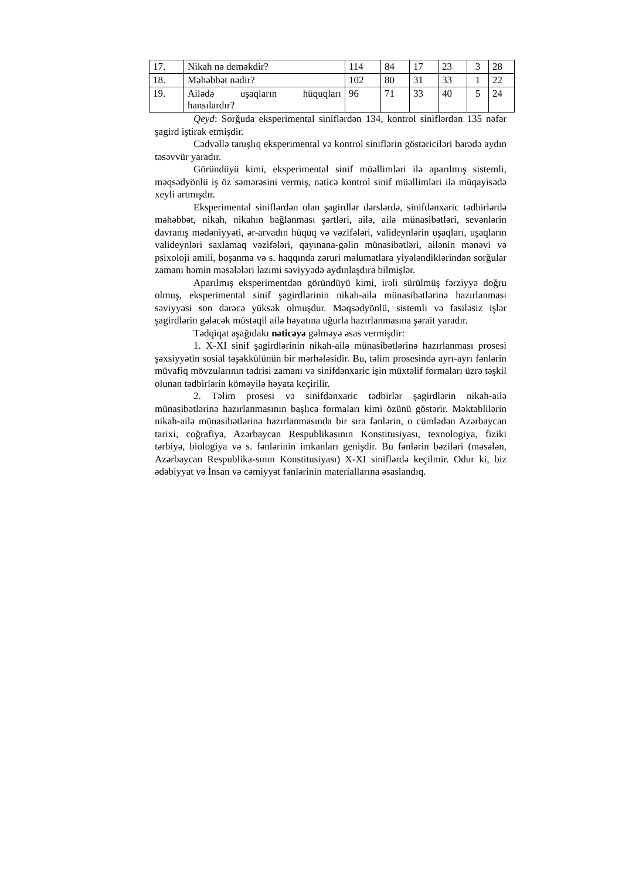| 17. | Nikah nə deməkdir? | 114 | 84 | 17 | 23 | 3 | 28 |
| 18. | Məhəbbət nədir? | 102 | 80 | 31 | 33 | 1 | 22 |
| 19. | Ailədə uşaqların hüquqları hansılardır? | 96 | 71 | 33 | 40 | 5 | 24 |
Qeyd: Sorğuda eksperimental siniflərdən 134, kontrol siniflərdən 135 nəfər şagird iştirak etmişdir.
Cədvəllə tanışlıq eksperimental və kontrol siniflərin göstəriciləri barədə aydın təsəvvür yaradır.
Göründüyü kimi, eksperimental sinif müəllimləri ilə aparılmış sistemli, məqsədyönlü iş öz səmərəsini vermiş, nəticə kontrol sinif müəllimləri ilə müqayisədə xeyli artmışdır.
Eksperimental siniflərdən olan şagirdlər dərslərdə, sinifdənxaric tədbirlərdə məhəbbət, nikah, nikahın bağlanması şərtləri, ailə, ailə münasibətləri, sevənlərin davranış mədəniyyəti, ər-arvadın hüquq və vəzifələri, valideynlərin uşaqları, uşaqların valideynləri saxlamaq vəzifələri, qayınana-gəlin münasibətləri, ailənin mənəvi və psixoloji amili, boşanma və s. haqqında zəruri məlumatlara yiyələndiklərindən sorğular zamanı həmin məsələləri lazımi səviyyədə aydınlaşdıra bilmişlər.
Aparılmış eksperimentdən göründüyü kimi, irəli sürülmüş fərziyyə doğru olmuş, eksperimental sinif şagirdlərinin nikah-ailə münasibətlərinə hazırlanması səviyyəsi son dərəcə yüksək olmuşdur. Məqsədyönlü, sistemli və fasiləsiz işlər şagirdlərin gələcək müstəqil ailə həyatına uğurla hazırlanmasına şərait yaradır.
Tədqiqat aşağıdakı nəticəyə gəlməyə əsas vermişdir:
1. X-XI sinif şagirdlərinin nikah-ailə münasibətlərinə hazırlanması prosesi şəxsiyyətin sosial təşəkkülünün bir mərhələsidir. Bu, təlim prosesində ayrı-ayrı fənlərin müvafiq mövzularının tədrisi zamanı və sinifdənxaric işin müxtəlif formaları üzrə təşkil olunan tədbirlərin köməyilə həyata keçirilir.
2. Təlim prosesi və sinifdənxaric tədbirlər şagirdlərin nikah-ailə münasibətlərinə hazırlanmasının başlıca formaları kimi özünü göstərir. Məktəblilərin nikah-ailə münasibətlərinə hazırlanmasında bir sıra fənlərin, o cümlədən Azərbaycan tarixi, coğrafiya, Azərbaycan Respublikasının Konstitusiyası, texnologiya, fiziki tərbiyə, biologiya və s. fənlərinin imkanları genişdir. Bu fənlərin bəziləri (məsələn, Azərbaycan Respublika-sının Konstitusiyası) X-XI siniflərdə keçilmir. Odur ki, biz ədəbiyyat və İnsan və cəmiyyət fənlərinin materiallarına əsaslandıq.